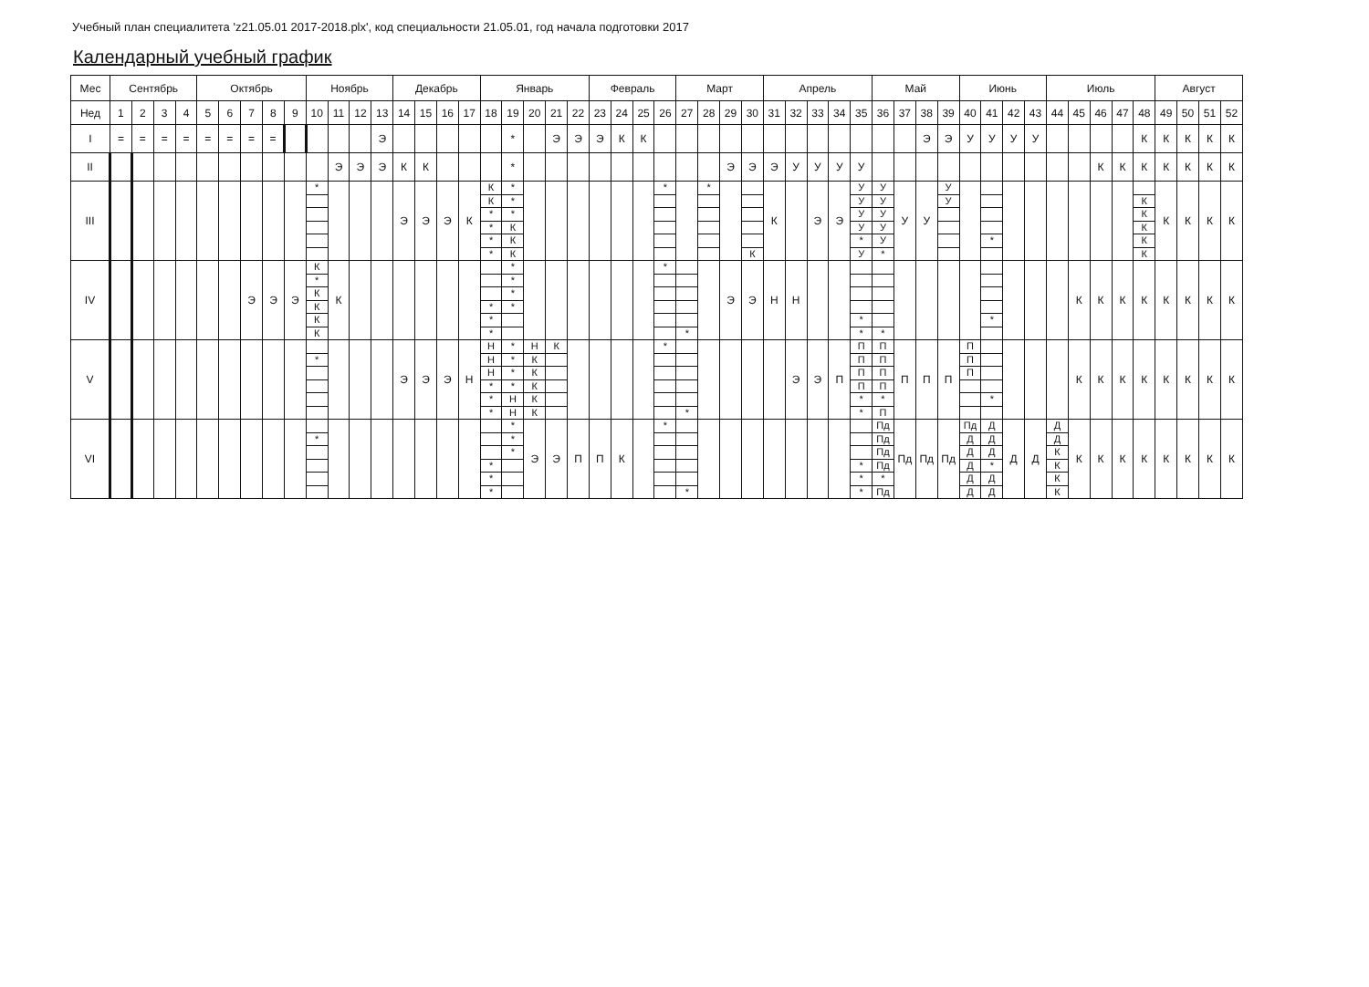Учебный план специалитета 'z21.05.01 2017-2018.plx', код специальности 21.05.01, год начала подготовки 2017
Календарный учебный график
| Мес | Сентябрь | | | | Октябрь | | | | | Ноябрь | | | | Декабрь | | | | Январь | | | | | Февраль | | | | Март | | | | Апрель | | | | | Май | | | | Июнь | | | | Июль | | | | | Август | | | |
| --- | --- | --- | --- | --- | --- | --- | --- | --- | --- | --- | --- | --- | --- | --- | --- | --- | --- | --- | --- | --- | --- | --- | --- | --- | --- | --- | --- | --- | --- | --- | --- | --- | --- | --- | --- | --- | --- | --- | --- | --- | --- | --- | --- | --- | --- | --- | --- | --- | --- | --- | --- | --- |
| Нед | 1 | 2 | 3 | 4 | 5 | 6 | 7 | 8 | 9 | 10 | 11 | 12 | 13 | 14 | 15 | 16 | 17 | 18 | 19 | 20 | 21 | 22 | 23 | 24 | 25 | 26 | 27 | 28 | 29 | 30 | 31 | 32 | 33 | 34 | 35 | 36 | 37 | 38 | 39 | 40 | 41 | 42 | 43 | 44 | 45 | 46 | 47 | 48 | 49 | 50 | 51 | 52 |
| I | = | = | = | = | = | = | = | = | | | | | Э | | | | | | * | | Э | Э | Э | К | К | | | | | | | | | | | | | Э | Э | У | У | У | У | | | | | К | К | К | К | К |
| II | | | | | | | | | | | Э | Э | Э | К | К | | | | * | | | | | | | | | | Э | Э | Э | У | У | У | У | | | | | | | | | | | К | К | К | К | К | К | К |
| III | | | | | | | | | | * | | | | Э | Э | Э | К | К К * * * * | * * * К К К | | | | | | | * | | * | | К | К | | Э | Э | У У У У * У | У У У У У * | У | У | У У | | * | | | | | | | К К К К К | К | К | К | К |
| IV | | | | | | | Э | Э | Э | К * К К К К | К | | | | | | | * * * | * * * * | | | | | | | * | * | | Э | Э | Н | Н | | | * * | * | | | | | * | | | | К | К | К | К | К | К | К | К |
| V | | | | | | | | | | * | | | | Э | Э | Э | Н | Н Н Н * * * | * * * * Н Н | Н К К К К К | К | | | | | * | * | | | | | Э | Э | П | П П П П * * | П П П П * П | П | П | П | П П П | * | | | | К | К | К | К | К | К | К | К |
| VI | | | | | | | | | | * | | | | | | | | * * * | * * * | Э | Э | П | П | К | | * | * | | | | | | | | * * * | Пд Пд Пд Пд * Пд | Пд | Пд | Пд | Пд Д Д Д Д Д | Д Д Д * Д Д | Д | Д | Д Д К К К К | К | К | К | К | К | К | К | К |